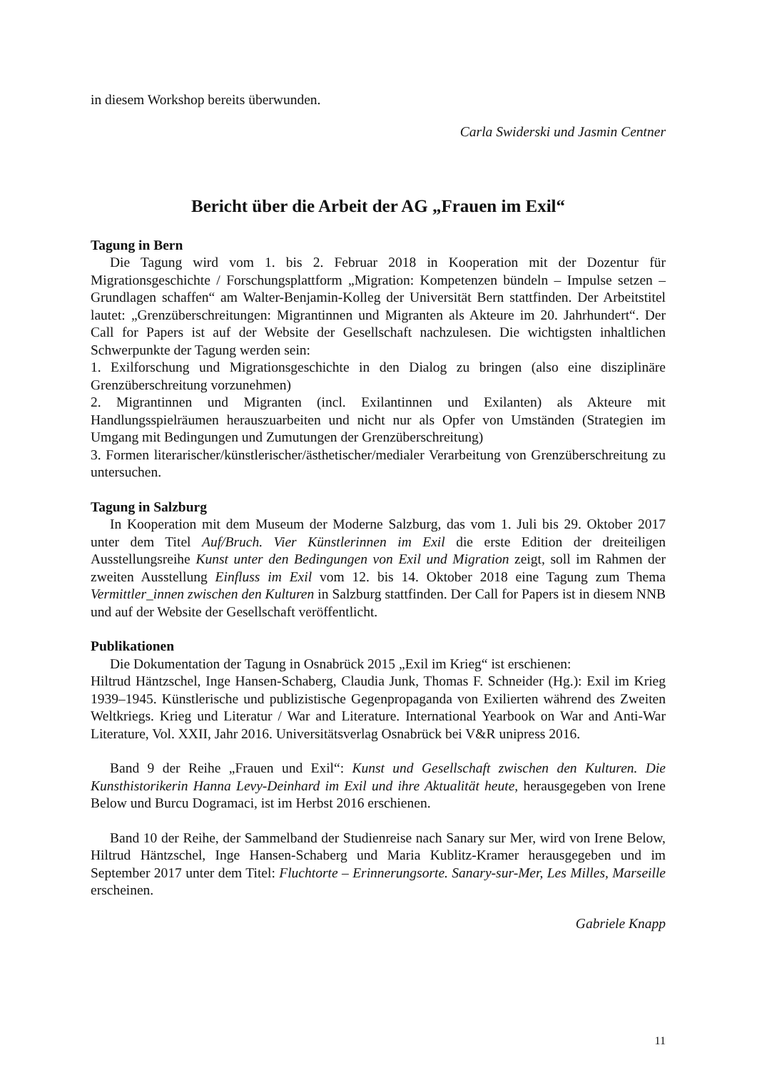in diesem Workshop bereits überwunden.
Carla Swiderski und Jasmin Centner
Bericht über die Arbeit der AG „Frauen im Exil“
Tagung in Bern
Die Tagung wird vom 1. bis 2. Februar 2018 in Kooperation mit der Dozentur für Migrationsgeschichte / Forschungsplattform „Migration: Kompetenzen bündeln – Impulse setzen – Grundlagen schaffen“ am Walter-Benjamin-Kolleg der Universität Bern stattfinden. Der Arbeitstitel lautet: „Grenzüberschreitungen: Migrantinnen und Migranten als Akteure im 20. Jahrhundert“. Der Call for Papers ist auf der Website der Gesellschaft nachzulesen. Die wichtigsten inhaltlichen Schwerpunkte der Tagung werden sein:
1. Exilforschung und Migrationsgeschichte in den Dialog zu bringen (also eine disziplinäre Grenzüberschreitung vorzunehmen)
2. Migrantinnen und Migranten (incl. Exilantinnen und Exilanten) als Akteure mit Handlungsspielräumen herauszuarbeiten und nicht nur als Opfer von Umständen (Strategien im Umgang mit Bedingungen und Zumutungen der Grenzüberschreitung)
3. Formen literarischer/künstlerischer/ästhetischer/medialer Verarbeitung von Grenzüberschreitung zu untersuchen.
Tagung in Salzburg
In Kooperation mit dem Museum der Moderne Salzburg, das vom 1. Juli bis 29. Oktober 2017 unter dem Titel Auf/Bruch. Vier Künstlerinnen im Exil die erste Edition der dreiteiligen Ausstellungsreihe Kunst unter den Bedingungen von Exil und Migration zeigt, soll im Rahmen der zweiten Ausstellung Einfluss im Exil vom 12. bis 14. Oktober 2018 eine Tagung zum Thema Vermittler_innen zwischen den Kulturen in Salzburg stattfinden. Der Call for Papers ist in diesem NNB und auf der Website der Gesellschaft veröffentlicht.
Publikationen
Die Dokumentation der Tagung in Osnabrück 2015 „Exil im Krieg“ ist erschienen:
Hiltrud Häntzschel, Inge Hansen-Schaberg, Claudia Junk, Thomas F. Schneider (Hg.): Exil im Krieg 1939–1945. Künstlerische und publizistische Gegenpropaganda von Exilierten während des Zweiten Weltkriegs. Krieg und Literatur / War and Literature. International Yearbook on War and Anti-War Literature, Vol. XXII, Jahr 2016. Universitätsverlag Osnabrück bei V&R unipress 2016.
Band 9 der Reihe „Frauen und Exil“: Kunst und Gesellschaft zwischen den Kulturen. Die Kunsthistorikerin Hanna Levy-Deinhard im Exil und ihre Aktualität heute, herausgegeben von Irene Below und Burcu Dogramaci, ist im Herbst 2016 erschienen.
Band 10 der Reihe, der Sammelband der Studienreise nach Sanary sur Mer, wird von Irene Below, Hiltrud Häntzschel, Inge Hansen-Schaberg und Maria Kublitz-Kramer herausgegeben und im September 2017 unter dem Titel: Fluchtorte – Erinnerungsorte. Sanary-sur-Mer, Les Milles, Marseille erscheinen.
Gabriele Knapp
11